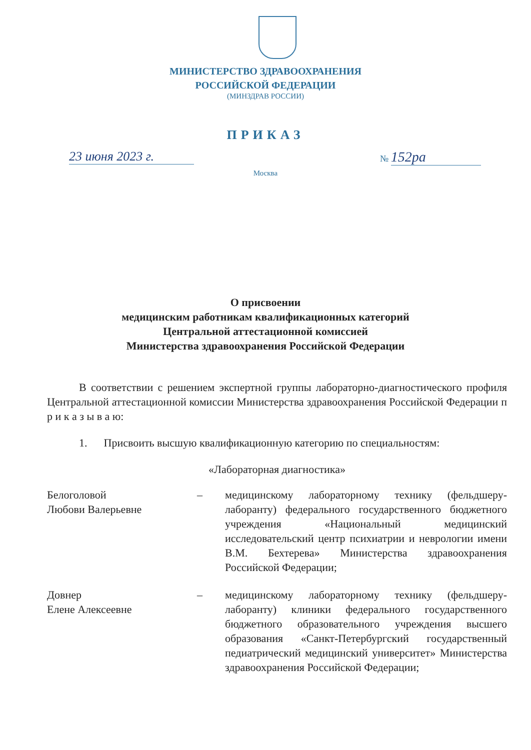МИНИСТЕРСТВО ЗДРАВООХРАНЕНИЯ
РОССИЙСКОЙ ФЕДЕРАЦИИ
(МИНЗДРАВ РОССИИ)
ПРИКАЗ
23 июня 2023 г. № 152ра
Москва
О присвоении
медицинским работникам квалификационных категорий
Центральной аттестационной комиссией
Министерства здравоохранения Российской Федерации
В соответствии с решением экспертной группы лабораторно-диагностического профиля Центральной аттестационной комиссии Министерства здравоохранения Российской Федерации п р и к а з ы в а ю:
1. Присвоить высшую квалификационную категорию по специальностям:
«Лабораторная диагностика»
Белоголовой
Любови Валерьевне
– медицинскому лабораторному технику (фельдшеру-лаборанту) федерального государственного бюджетного учреждения «Национальный медицинский исследовательский центр психиатрии и неврологии имени В.М. Бехтерева» Министерства здравоохранения Российской Федерации;
Довнер
Елене Алексеевне
– медицинскому лабораторному технику (фельдшеру-лаборанту) клиники федерального государственного бюджетного образовательного учреждения высшего образования «Санкт-Петербургский государственный педиатрический медицинский университет» Министерства здравоохранения Российской Федерации;